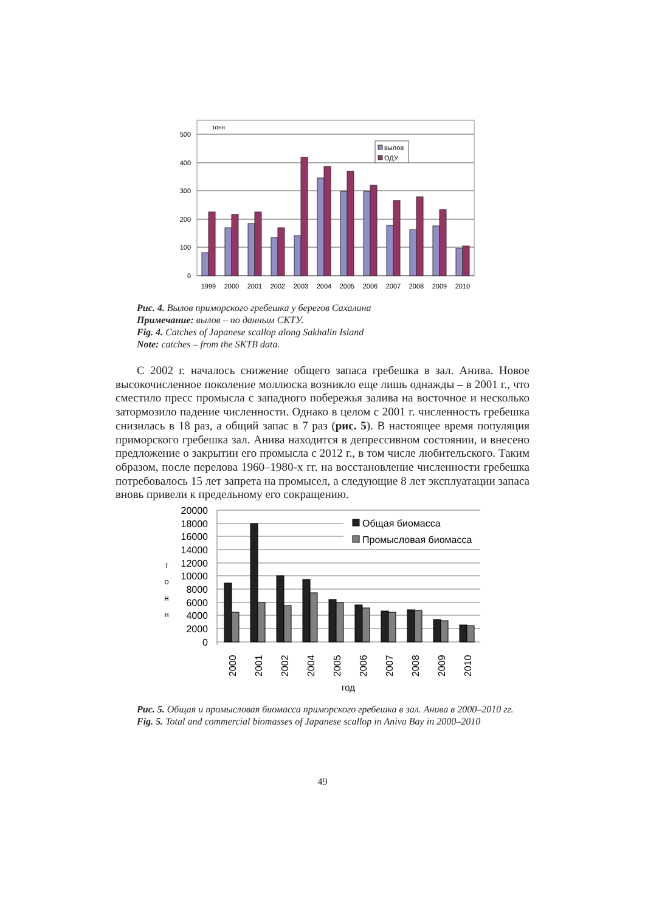500
400
300
200
100
0
тонн
вылов
ОДУ
1999
2000
2001
2002
2003
2004
2005
2006
2007
2008
2009
2010
Рис. 4. Вылов приморского гребешка у берегов Сахалина
Примечание: вылов – по данным СКТУ.
Fig. 4. Catches of Japanese scallop along Sakhalin Island
Note: catches – from the SKTB data.
С 2002 г. началось снижение общего запаса гребешка в зал. Анива. Новое высокочисленное поколение моллюска возникло еще лишь однажды – в 2001 г., что сместило пресс промысла с западного побережья залива на восточное и несколько затормозило падение численности. Однако в целом с 2001 г. численность гребешка снизилась в 18 раз, а общий запас в 7 раз (рис. 5). В настоящее время популяция приморского гребешка зал. Анива находится в депрессивном состоянии, и внесено предложение о закрытии его промысла с 2012 г., в том числе любительского. Таким образом, после перелова 1960–1980-х гг. на восстановление численности гребешка потребовалось 15 лет запрета на промысел, а следующие 8 лет эксплуатации запаса вновь привели к предельному его сокращению.
20000
18000
16000
14000
12000
10000
8000
6000
4000
2000
0
т
о
н
н
Общая биомасса
Промысловая биомасса
2000
2001
2002
2004
2005
2006
2007
2008
2009
2010
год
Рис. 5. Общая и промысловая биомасса приморского гребешка в зал. Анива в 2000–2010 гг.
Fig. 5. Total and commercial biomasses of Japanese scallop in Aniva Bay in 2000–2010
49